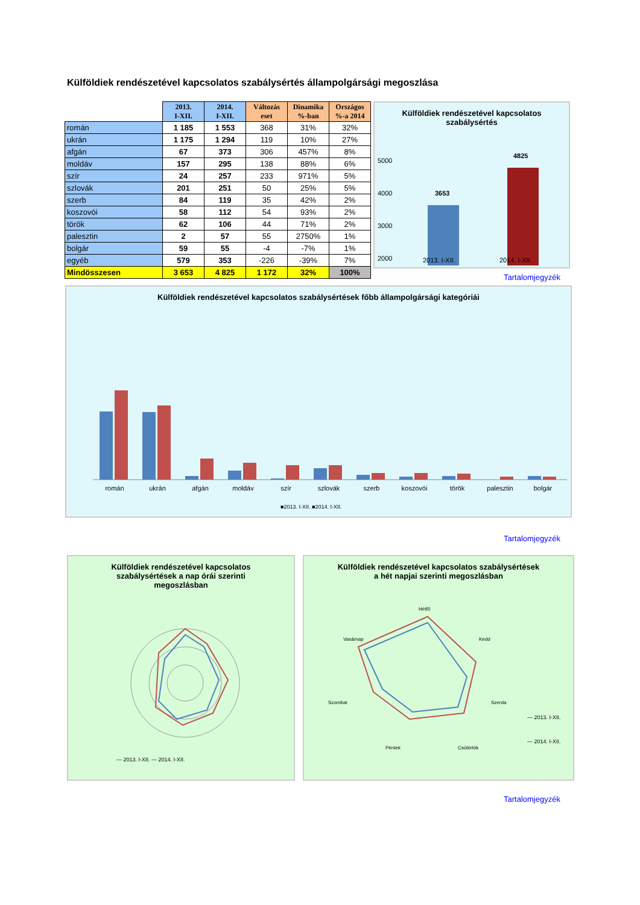Külföldiek rendészetével kapcsolatos szabálysértés állampolgársági megoszlása
| | 2013. I-XII. | 2014. I-XII. | Változás eset | Dinamika %-ban | Országos %-a 2014 |
| román | 1 185 | 1 553 | 368 | 31% | 32% |
| ukrán | 1 175 | 1 294 | 119 | 10% | 27% |
| afgán | 67 | 373 | 306 | 457% | 8% |
| moldáv | 157 | 295 | 138 | 88% | 6% |
| szír | 24 | 257 | 233 | 971% | 5% |
| szlovák | 201 | 251 | 50 | 25% | 5% |
| szerb | 84 | 119 | 35 | 42% | 2% |
| koszovói | 58 | 112 | 54 | 93% | 2% |
| török | 62 | 106 | 44 | 71% | 2% |
| palesztin | 2 | 57 | 55 | 2750% | 1% |
| bolgár | 59 | 55 | -4 | -7% | 1% |
| egyéb | 579 | 353 | -226 | -39% | 7% |
| Mindösszesen | 3 653 | 4 825 | 1 172 | 32% | 100% |
Külföldiek rendészetével kapcsolatos
szabálysértés
5000
4000
3000
2000
3653
4825
2013. I-XII. 2014. I-XII.
Tartalomjegyzék
Külföldiek rendészetével kapcsolatos szabálysértések főbb állampolgársági kategóriái
román
ukrán
afgán
moldáv
szír
szlovák
szerb
koszovói
török
palesztin
bolgár
■2013. I-XII. ■2014. I-XII.
Tartalomjegyzék
Külföldiek rendészetével kapcsolatos
szabálysértések a nap órái szerinti
megoszlásban
— 2013. I-XII. — 2014. I-XII.
Külföldiek rendészetével kapcsolatos szabálysértések
a hét napjai szerinti megoszlásban
Hétfő
Kedd
Szerda
Csütörtök
Péntek
Szombat
Vasárnap
— 2013. I-XII.
— 2014. I-XII.
Tartalomjegyzék